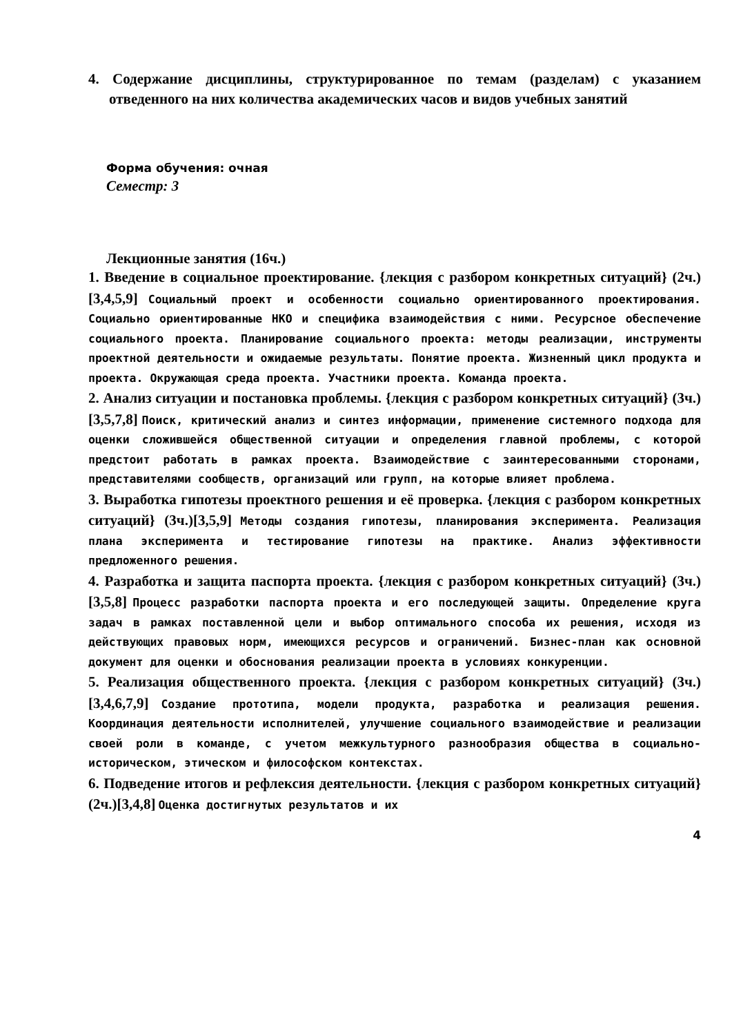4. Содержание дисциплины, структурированное по темам (разделам) с указанием отведенного на них количества академических часов и видов учебных занятий
Форма обучения: очная
Семестр: 3
Лекционные занятия (16ч.)
1. Введение в социальное проектирование. {лекция с разбором конкретных ситуаций} (2ч.)[3,4,5,9] Социальный проект и особенности социально ориентированного проектирования. Социально ориентированные НКО и специфика взаимодействия с ними. Ресурсное обеспечение социального проекта. Планирование социального проекта: методы реализации, инструменты проектной деятельности и ожидаемые результаты. Понятие проекта. Жизненный цикл продукта и проекта. Окружающая среда проекта. Участники проекта. Команда проекта.
2. Анализ ситуации и постановка проблемы. {лекция с разбором конкретных ситуаций} (3ч.)[3,5,7,8] Поиск, критический анализ и синтез информации, применение системного подхода для оценки сложившейся общественной ситуации и определения главной проблемы, с которой предстоит работать в рамках проекта. Взаимодействие с заинтересованными сторонами, представителями сообществ, организаций или групп, на которые влияет проблема.
3. Выработка гипотезы проектного решения и её проверка. {лекция с разбором конкретных ситуаций} (3ч.)[3,5,9] Методы создания гипотезы, планирования эксперимента. Реализация плана эксперимента и тестирование гипотезы на практике. Анализ эффективности предложенного решения.
4. Разработка и защита паспорта проекта. {лекция с разбором конкретных ситуаций} (3ч.)[3,5,8] Процесс разработки паспорта проекта и его последующей защиты. Определение круга задач в рамках поставленной цели и выбор оптимального способа их решения, исходя из действующих правовых норм, имеющихся ресурсов и ограничений. Бизнес-план как основной документ для оценки и обоснования реализации проекта в условиях конкуренции.
5. Реализация общественного проекта. {лекция с разбором конкретных ситуаций} (3ч.)[3,4,6,7,9] Создание прототипа, модели продукта, разработка и реализация решения. Координация деятельности исполнителей, улучшение социального взаимодействие и реализации своей роли в команде, с учетом межкультурного разнообразия общества в социально-историческом, этическом и философском контекстах.
6. Подведение итогов и рефлексия деятельности. {лекция с разбором конкретных ситуаций} (2ч.)[3,4,8] Оценка достигнутых результатов и их
4